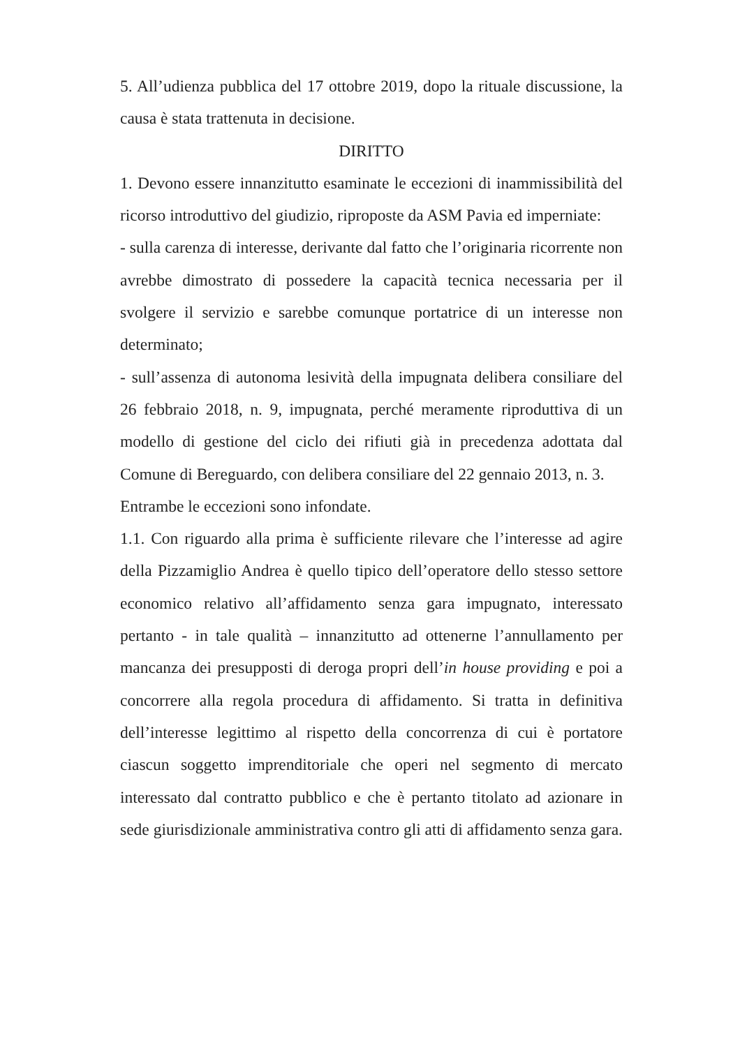5. All’udienza pubblica del 17 ottobre 2019, dopo la rituale discussione, la causa è stata trattenuta in decisione.
DIRITTO
1. Devono essere innanzitutto esaminate le eccezioni di inammissibilità del ricorso introduttivo del giudizio, riproposte da ASM Pavia ed imperniate:
- sulla carenza di interesse, derivante dal fatto che l’originaria ricorrente non avrebbe dimostrato di possedere la capacità tecnica necessaria per il svolgere il servizio e sarebbe comunque portatrice di un interesse non determinato;
- sull’assenza di autonoma lesività della impugnata delibera consiliare del 26 febbraio 2018, n. 9, impugnata, perché meramente riproduttiva di un modello di gestione del ciclo dei rifiuti già in precedenza adottata dal Comune di Bereguardo, con delibera consiliare del 22 gennaio 2013, n. 3.
Entrambe le eccezioni sono infondate.
1.1. Con riguardo alla prima è sufficiente rilevare che l’interesse ad agire della Pizzamiglio Andrea è quello tipico dell’operatore dello stesso settore economico relativo all’affidamento senza gara impugnato, interessato pertanto - in tale qualità – innanzitutto ad ottenerne l’annullamento per mancanza dei presupposti di deroga propri dell’in house providing e poi a concorrere alla regola procedura di affidamento. Si tratta in definitiva dell’interesse legittimo al rispetto della concorrenza di cui è portatore ciascun soggetto imprenditoriale che operi nel segmento di mercato interessato dal contratto pubblico e che è pertanto titolato ad azionare in sede giurisdizionale amministrativa contro gli atti di affidamento senza gara.